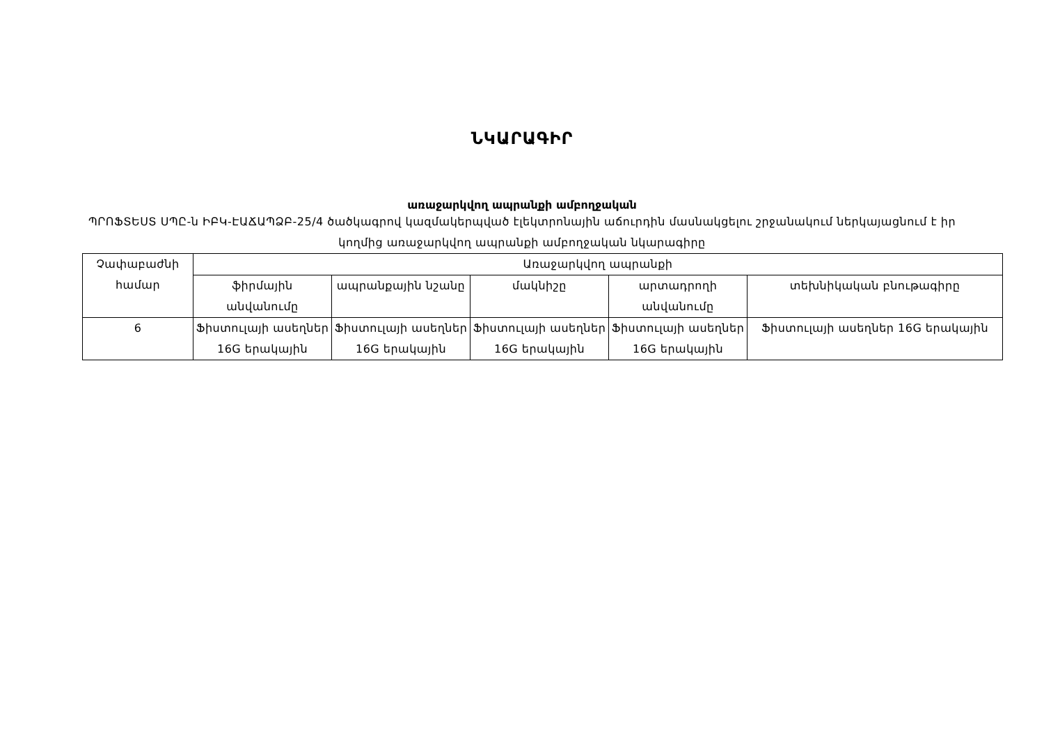ՆԿԱՐԱԳԻՐ
առաջարկվող ապրանքի ամբողջական
ՊՐՈՖՏԵՍՏ ՍՊԸ-ն ԻԲԿ-ԷԱՃԱՊՁԲ-25/4 ծածկագրով կազմակերպված էլեկտրոնային աճուրդին մասնակցելու շրջանակում ներկայացնում է իր կողմից առաջարկվող ապրանքի ամբողջական նկարագիրը
| Չափաբաժնի համար | Առաջարկվող ապրանքի | | | | |
| --- | --- | --- | --- | --- | --- |
| | ֆիրմային անվանումը | ապրանքային նշանը | մակնիշը | արտադրողի անվանումը | տեխնիկական բնութագիրը |
| 6 | Ֆիստուլայի ասեղներ 16G երակային | Ֆիստուլայի ասեղներ 16G երակային | Ֆիստուլայի ասեղներ 16G երակային | Ֆիստուլայի ասեղներ 16G երակային | Ֆիստուլայի ասեղներ 16G երակային |